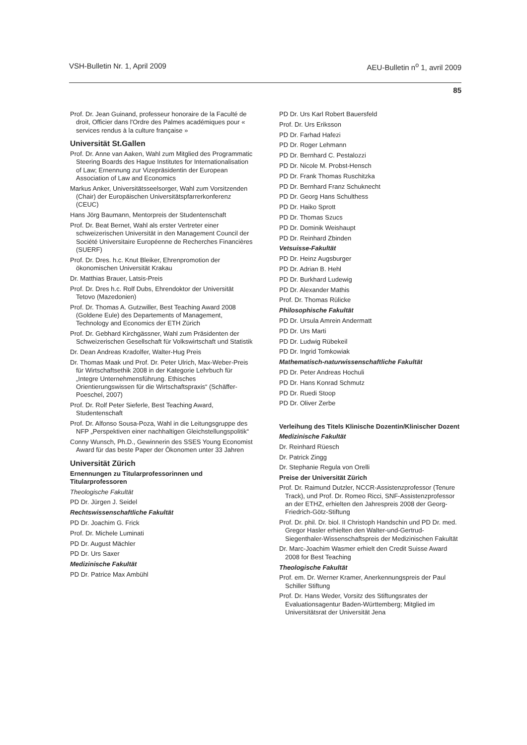VSH-Bulletin Nr. 1, April 2009 AEU-Bulletin n<sup>o</sup> 1, avril 2009
85
Prof. Dr. Jean Guinand, professeur honoraire de la Faculté de droit, Officier dans l'Ordre des Palmes académiques pour « services rendus à la culture française »
Universität St.Gallen
Prof. Dr. Anne van Aaken, Wahl zum Mitglied des Programmatic Steering Boards des Hague Institutes for Internationalisation of Law; Ernennung zur Vizepräsidentin der European Association of Law and Economics
Markus Anker, Universitätsseelsorger, Wahl zum Vorsitzenden (Chair) der Europäischen Universitätspfarrerkonferenz (CEUC)
Hans Jörg Baumann, Mentorpreis der Studentenschaft
Prof. Dr. Beat Bernet, Wahl als erster Vertreter einer schweizerischen Universität in den Management Council der Société Universitaire Européenne de Recherches Financières (SUERF)
Prof. Dr. Dres. h.c. Knut Bleiker, Ehrenpromotion der ökonomischen Universität Krakau
Dr. Matthias Brauer, Latsis-Preis
Prof. Dr. Dres h.c. Rolf Dubs, Ehrendoktor der Universität Tetovo (Mazedonien)
Prof. Dr. Thomas A. Gutzwiller, Best Teaching Award 2008 (Goldene Eule) des Departements of Management, Technology and Economics der ETH Zürich
Prof. Dr. Gebhard Kirchgässner, Wahl zum Präsidenten der Schweizerischen Gesellschaft für Volkswirtschaft und Statistik
Dr. Dean Andreas Kradolfer, Walter-Hug Preis
Dr. Thomas Maak und Prof. Dr. Peter Ulrich, Max-Weber-Preis für Wirtschaftsethik 2008 in der Kategorie Lehrbuch für „Integre Unternehmensführung. Ethisches Orientierungswissen für die Wirtschaftspraxis“ (Schäffer-Poeschel, 2007)
Prof. Dr. Rolf Peter Sieferle, Best Teaching Award, Studentenschaft
Prof. Dr. Alfonso Sousa-Poza, Wahl in die Leitungsgruppe des NFP „Perspektiven einer nachhaltigen Gleichstellungspolitik“
Conny Wunsch, Ph.D., Gewinnerin des SSES Young Economist Award für das beste Paper der Ökonomen unter 33 Jahren
Universität Zürich
Ernennungen zu Titularprofessorinnen und Titularprofessoren
Theologische Fakultät
PD Dr. Jürgen J. Seidel
Rechtswissenschaftliche Fakultät
PD Dr. Joachim G. Frick
Prof. Dr. Michele Luminati
PD Dr. August Mächler
PD Dr. Urs Saxer
Medizinische Fakultät
PD Dr. Patrice Max Ambühl
PD Dr. Urs Karl Robert Bauersfeld
Prof. Dr. Urs Eriksson
PD Dr. Farhad Hafezi
PD Dr. Roger Lehmann
PD Dr. Bernhard C. Pestalozzi
PD Dr. Nicole M. Probst-Hensch
PD Dr. Frank Thomas Ruschitzka
PD Dr. Bernhard Franz Schuknecht
PD Dr. Georg Hans Schulthess
PD Dr. Haiko Sprott
PD Dr. Thomas Szucs
PD Dr. Dominik Weishaupt
PD Dr. Reinhard Zbinden
Vetsuisse-Fakultät
PD Dr. Heinz Augsburger
PD Dr. Adrian B. Hehl
PD Dr. Burkhard Ludewig
PD Dr. Alexander Mathis
Prof. Dr. Thomas Rülicke
Philosophische Fakultät
PD Dr. Ursula Amrein Andermatt
PD Dr. Urs Marti
PD Dr. Ludwig Rübekeil
PD Dr. Ingrid Tomkowiak
Mathematisch-naturwissenschaftliche Fakultät
PD Dr. Peter Andreas Hochuli
PD Dr. Hans Konrad Schmutz
PD Dr. Ruedi Stoop
PD Dr. Oliver Zerbe
Verleihung des Titels Klinische Dozentin/Klinischer Dozent
Medizinische Fakultät
Dr. Reinhard Rüesch
Dr. Patrick Zingg
Dr. Stephanie Regula von Orelli
Preise der Universität Zürich
Prof. Dr. Raimund Dutzler, NCCR-Assistenzprofessor (Tenure Track), und Prof. Dr. Romeo Ricci, SNF-Assistenzprofessor an der ETHZ, erhielten den Jahrespreis 2008 der Georg-Friedrich-Götz-Stiftung
Prof. Dr. phil. Dr. biol. II Christoph Handschin und PD Dr. med. Gregor Hasler erhielten den Walter-und-Gertrud-Siegenthaler-Wissenschaftspreis der Medizinischen Fakultät
Dr. Marc-Joachim Wasmer erhielt den Credit Suisse Award 2008 for Best Teaching
Theologische Fakultät
Prof. em. Dr. Werner Kramer, Anerkennungspreis der Paul Schiller Stiftung
Prof. Dr. Hans Weder, Vorsitz des Stiftungsrates der Evaluationsagentur Baden-Württemberg; Mitglied im Universitätsrat der Universität Jena